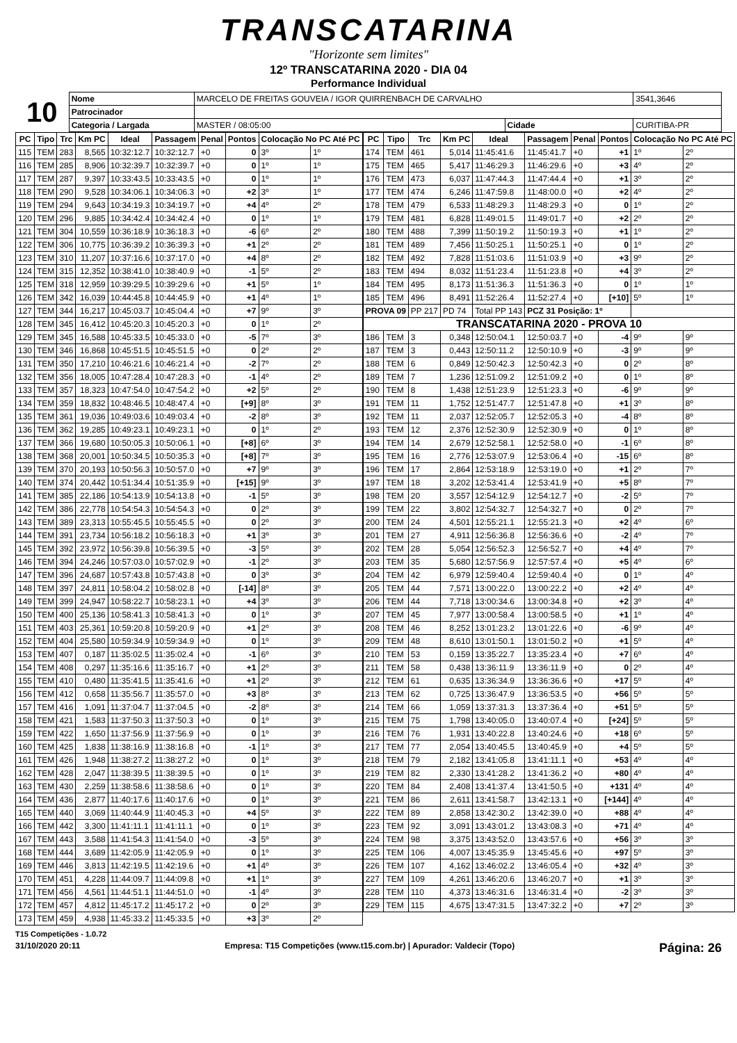TRANSCATARINA
"Horizonte sem limites"
12º TRANSCATARINA 2020 - DIA 04
Performance Individual
| 10 | Nome | MARCELO DE FREITAS GOUVEIA / IGOR QUIRRENBACH DE CARVALHO | | | | 3541,3646 |
| | Patrocinador | | | | | |
| | Categoria / Largada | | MASTER / 08:05:00 | Cidade | CURITIBA-PR | |
| PC | Tipo | Trc | Km PC | Ideal | Passagem | Penal | Pontos | Colocação No PC Até PC | |
| --- | --- | --- | --- | --- | --- | --- | --- | --- | --- |
| 115 | TEM | 283 | 8,565 | 10:32:12.7 | 10:32:12.7 | +0 | 0 | 3º | 1º |
| 116 | TEM | 285 | 8,906 | 10:32:39.7 | 10:32:39.7 | +0 | 0 | 1º | 1º |
| 117 | TEM | 287 | 9,397 | 10:33:43.5 | 10:33:43.5 | +0 | 0 | 1º | 1º |
| 118 | TEM | 290 | 9,528 | 10:34:06.1 | 10:34:06.3 | +0 | +2 | 3º | 1º |
| 119 | TEM | 294 | 9,643 | 10:34:19.3 | 10:34:19.7 | +0 | +4 | 4º | 2º |
| 120 | TEM | 296 | 9,885 | 10:34:42.4 | 10:34:42.4 | +0 | 0 | 1º | 1º |
| 121 | TEM | 304 | 10,559 | 10:36:18.9 | 10:36:18.3 | +0 | -6 | 6º | 2º |
| 122 | TEM | 306 | 10,775 | 10:36:39.2 | 10:36:39.3 | +0 | +1 | 2º | 2º |
| 123 | TEM | 310 | 11,207 | 10:37:16.6 | 10:37:17.0 | +0 | +4 | 8º | 2º |
| 124 | TEM | 315 | 12,352 | 10:38:41.0 | 10:38:40.9 | +0 | -1 | 5º | 2º |
| 125 | TEM | 318 | 12,959 | 10:39:29.5 | 10:39:29.6 | +0 | +1 | 5º | 1º |
| 126 | TEM | 342 | 16,039 | 10:44:45.8 | 10:44:45.9 | +0 | +1 | 4º | 1º |
| 127 | TEM | 344 | 16,217 | 10:45:03.7 | 10:45:04.4 | +0 | +7 | 9º | 3º |
| 128 | TEM | 345 | 16,412 | 10:45:20.3 | 10:45:20.3 | +0 | 0 | 1º | 2º |
| 129 | TEM | 345 | 16,588 | 10:45:33.5 | 10:45:33.0 | +0 | -5 | 7º | 3º |
| 130 | TEM | 346 | 16,868 | 10:45:51.5 | 10:45:51.5 | +0 | 0 | 2º | 2º |
| 131 | TEM | 350 | 17,210 | 10:46:21.6 | 10:46:21.4 | +0 | -2 | 7º | 2º |
| 132 | TEM | 356 | 18,005 | 10:47:28.4 | 10:47:28.3 | +0 | -1 | 4º | 2º |
| 133 | TEM | 357 | 18,323 | 10:47:54.0 | 10:47:54.2 | +0 | +2 | 5º | 2º |
| 134 | TEM | 359 | 18,832 | 10:48:46.5 | 10:48:47.4 | +0 | [+9] | 8º | 3º |
| 135 | TEM | 361 | 19,036 | 10:49:03.6 | 10:49:03.4 | +0 | -2 | 8º | 3º |
| 136 | TEM | 362 | 19,285 | 10:49:23.1 | 10:49:23.1 | +0 | 0 | 1º | 2º |
| 137 | TEM | 366 | 19,680 | 10:50:05.3 | 10:50:06.1 | +0 | [+8] | 6º | 3º |
| 138 | TEM | 368 | 20,001 | 10:50:34.5 | 10:50:35.3 | +0 | [+8] | 7º | 3º |
| 139 | TEM | 370 | 20,193 | 10:50:56.3 | 10:50:57.0 | +0 | +7 | 9º | 3º |
| 140 | TEM | 374 | 20,442 | 10:51:34.4 | 10:51:35.9 | +0 | [+15] | 9º | 3º |
| 141 | TEM | 385 | 22,186 | 10:54:13.9 | 10:54:13.8 | +0 | -1 | 5º | 3º |
| 142 | TEM | 386 | 22,778 | 10:54:54.3 | 10:54:54.3 | +0 | 0 | 2º | 3º |
| 143 | TEM | 389 | 23,313 | 10:55:45.5 | 10:55:45.5 | +0 | 0 | 2º | 3º |
| 144 | TEM | 391 | 23,734 | 10:56:18.2 | 10:56:18.3 | +0 | +1 | 3º | 3º |
| 145 | TEM | 392 | 23,972 | 10:56:39.8 | 10:56:39.5 | +0 | -3 | 5º | 3º |
| 146 | TEM | 394 | 24,246 | 10:57:03.0 | 10:57:02.9 | +0 | -1 | 2º | 3º |
| 147 | TEM | 396 | 24,687 | 10:57:43.8 | 10:57:43.8 | +0 | 0 | 3º | 3º |
| 148 | TEM | 397 | 24,811 | 10:58:04.2 | 10:58:02.8 | +0 | [-14] | 8º | 3º |
| 149 | TEM | 399 | 24,947 | 10:58:22.7 | 10:58:23.1 | +0 | +4 | 3º | 3º |
| 150 | TEM | 400 | 25,136 | 10:58:41.3 | 10:58:41.3 | +0 | 0 | 1º | 3º |
| 151 | TEM | 403 | 25,361 | 10:59:20.8 | 10:59:20.9 | +0 | +1 | 2º | 3º |
| 152 | TEM | 404 | 25,580 | 10:59:34.9 | 10:59:34.9 | +0 | 0 | 1º | 3º |
| 153 | TEM | 407 | 0,187 | 11:35:02.5 | 11:35:02.4 | +0 | -1 | 6º | 3º |
| 154 | TEM | 408 | 0,297 | 11:35:16.6 | 11:35:16.7 | +0 | +1 | 2º | 3º |
| 155 | TEM | 410 | 0,480 | 11:35:41.5 | 11:35:41.6 | +0 | +1 | 2º | 3º |
| 156 | TEM | 412 | 0,658 | 11:35:56.7 | 11:35:57.0 | +0 | +3 | 8º | 3º |
| 157 | TEM | 416 | 1,091 | 11:37:04.7 | 11:37:04.5 | +0 | -2 | 8º | 3º |
| 158 | TEM | 421 | 1,583 | 11:37:50.3 | 11:37:50.3 | +0 | 0 | 1º | 3º |
| 159 | TEM | 422 | 1,650 | 11:37:56.9 | 11:37:56.9 | +0 | 0 | 1º | 3º |
| 160 | TEM | 425 | 1,838 | 11:38:16.9 | 11:38:16.8 | +0 | -1 | 1º | 3º |
| 161 | TEM | 426 | 1,948 | 11:38:27.2 | 11:38:27.2 | +0 | 0 | 1º | 3º |
| 162 | TEM | 428 | 2,047 | 11:38:39.5 | 11:38:39.5 | +0 | 0 | 1º | 3º |
| 163 | TEM | 430 | 2,259 | 11:38:58.6 | 11:38:58.6 | +0 | 0 | 1º | 3º |
| 164 | TEM | 436 | 2,877 | 11:40:17.6 | 11:40:17.6 | +0 | 0 | 1º | 3º |
| 165 | TEM | 440 | 3,069 | 11:40:44.9 | 11:40:45.3 | +0 | +4 | 5º | 3º |
| 166 | TEM | 442 | 3,300 | 11:41:11.1 | 11:41:11.1 | +0 | 0 | 1º | 3º |
| 167 | TEM | 443 | 3,588 | 11:41:54.3 | 11:41:54.0 | +0 | -3 | 5º | 3º |
| 168 | TEM | 444 | 3,689 | 11:42:05.9 | 11:42:05.9 | +0 | 0 | 1º | 3º |
| 169 | TEM | 446 | 3,813 | 11:42:19.5 | 11:42:19.6 | +0 | +1 | 4º | 3º |
| 170 | TEM | 451 | 4,228 | 11:44:09.7 | 11:44:09.8 | +0 | +1 | 1º | 3º |
| 171 | TEM | 456 | 4,561 | 11:44:51.1 | 11:44:51.0 | +0 | -1 | 4º | 3º |
| 172 | TEM | 457 | 4,812 | 11:45:17.2 | 11:45:17.2 | +0 | 0 | 2º | 3º |
| 173 | TEM | 459 | 4,938 | 11:45:33.2 | 11:45:33.5 | +0 | +3 | 3º | 2º |
| PC | Tipo | Trc | Km PC | Ideal | Passagem | Penal | Pontos | Colocação No PC Até PC | |
| --- | --- | --- | --- | --- | --- | --- | --- | --- | --- |
| 174 | TEM | 461 | 5,014 | 11:45:41.6 | 11:45:41.7 | +0 | +1 | 1º | 2º |
| 175 | TEM | 465 | 5,417 | 11:46:29.3 | 11:46:29.6 | +0 | +3 | 4º | 2º |
| 176 | TEM | 473 | 6,037 | 11:47:44.3 | 11:47:44.4 | +0 | +1 | 3º | 2º |
| 177 | TEM | 474 | 6,246 | 11:47:59.8 | 11:48:00.0 | +0 | +2 | 4º | 2º |
| 178 | TEM | 479 | 6,533 | 11:48:29.3 | 11:48:29.3 | +0 | 0 | 1º | 2º |
| 179 | TEM | 481 | 6,828 | 11:49:01.5 | 11:49:01.7 | +0 | +2 | 2º | 2º |
| 180 | TEM | 488 | 7,399 | 11:50:19.2 | 11:50:19.3 | +0 | +1 | 1º | 2º |
| 181 | TEM | 489 | 7,456 | 11:50:25.1 | 11:50:25.1 | +0 | 0 | 1º | 2º |
| 182 | TEM | 492 | 7,828 | 11:51:03.6 | 11:51:03.9 | +0 | +3 | 9º | 2º |
| 183 | TEM | 494 | 8,032 | 11:51:23.4 | 11:51:23.8 | +0 | +4 | 3º | 2º |
| 184 | TEM | 495 | 8,173 | 11:51:36.3 | 11:51:36.3 | +0 | 0 | 1º | 1º |
| 185 | TEM | 496 | 8,491 | 11:52:26.4 | 11:52:27.4 | +0 | [+10] | 5º | 1º |
| PROVA 09 | | PP 217 | PD 74 | Total PP 143 | PCZ 31 Posição: 1º | | | | |
| TRANSCATARINA 2020 - PROVA 10 | | | | | | | | | |
| 186 | TEM | 3 | 0,348 | 12:50:04.1 | 12:50:03.7 | +0 | -4 | 9º | 9º |
| 187 | TEM | 3 | 0,443 | 12:50:11.2 | 12:50:10.9 | +0 | -3 | 9º | 9º |
| 188 | TEM | 6 | 0,849 | 12:50:42.3 | 12:50:42.3 | +0 | 0 | 2º | 8º |
| 189 | TEM | 7 | 1,236 | 12:51:09.2 | 12:51:09.2 | +0 | 0 | 1º | 8º |
| 190 | TEM | 8 | 1,438 | 12:51:23.9 | 12:51:23.3 | +0 | -6 | 9º | 9º |
| 191 | TEM | 11 | 1,752 | 12:51:47.7 | 12:51:47.8 | +0 | +1 | 3º | 8º |
| 192 | TEM | 11 | 2,037 | 12:52:05.7 | 12:52:05.3 | +0 | -4 | 8º | 8º |
| 193 | TEM | 12 | 2,376 | 12:52:30.9 | 12:52:30.9 | +0 | 0 | 1º | 8º |
| 194 | TEM | 14 | 2,679 | 12:52:58.1 | 12:52:58.0 | +0 | -1 | 6º | 8º |
| 195 | TEM | 16 | 2,776 | 12:53:07.9 | 12:53:06.4 | +0 | -15 | 6º | 8º |
| 196 | TEM | 17 | 2,864 | 12:53:18.9 | 12:53:19.0 | +0 | +1 | 2º | 7º |
| 197 | TEM | 18 | 3,202 | 12:53:41.4 | 12:53:41.9 | +0 | +5 | 8º | 7º |
| 198 | TEM | 20 | 3,557 | 12:54:12.9 | 12:54:12.7 | +0 | -2 | 5º | 7º |
| 199 | TEM | 22 | 3,802 | 12:54:32.7 | 12:54:32.7 | +0 | 0 | 2º | 7º |
| 200 | TEM | 24 | 4,501 | 12:55:21.1 | 12:55:21.3 | +0 | +2 | 4º | 6º |
| 201 | TEM | 27 | 4,911 | 12:56:36.8 | 12:56:36.6 | +0 | -2 | 4º | 7º |
| 202 | TEM | 28 | 5,054 | 12:56:52.3 | 12:56:52.7 | +0 | +4 | 4º | 7º |
| 203 | TEM | 35 | 5,680 | 12:57:56.9 | 12:57:57.4 | +0 | +5 | 4º | 6º |
| 204 | TEM | 42 | 6,979 | 12:59:40.4 | 12:59:40.4 | +0 | 0 | 1º | 4º |
| 205 | TEM | 44 | 7,571 | 13:00:22.0 | 13:00:22.2 | +0 | +2 | 4º | 4º |
| 206 | TEM | 44 | 7,718 | 13:00:34.6 | 13:00:34.8 | +0 | +2 | 3º | 4º |
| 207 | TEM | 45 | 7,977 | 13:00:58.4 | 13:00:58.5 | +0 | +1 | 1º | 4º |
| 208 | TEM | 46 | 8,252 | 13:01:23.2 | 13:01:22.6 | +0 | -6 | 9º | 4º |
| 209 | TEM | 48 | 8,610 | 13:01:50.1 | 13:01:50.2 | +0 | +1 | 5º | 4º |
| 210 | TEM | 53 | 0,159 | 13:35:22.7 | 13:35:23.4 | +0 | +7 | 6º | 4º |
| 211 | TEM | 58 | 0,438 | 13:36:11.9 | 13:36:11.9 | +0 | 0 | 2º | 4º |
| 212 | TEM | 61 | 0,635 | 13:36:34.9 | 13:36:36.6 | +0 | +17 | 5º | 4º |
| 213 | TEM | 62 | 0,725 | 13:36:47.9 | 13:36:53.5 | +0 | +56 | 5º | 5º |
| 214 | TEM | 66 | 1,059 | 13:37:31.3 | 13:37:36.4 | +0 | +51 | 5º | 5º |
| 215 | TEM | 75 | 1,798 | 13:40:05.0 | 13:40:07.4 | +0 | [+24] | 5º | 5º |
| 216 | TEM | 76 | 1,931 | 13:40:22.8 | 13:40:24.6 | +0 | +18 | 6º | 5º |
| 217 | TEM | 77 | 2,054 | 13:40:45.5 | 13:40:45.9 | +0 | +4 | 5º | 5º |
| 218 | TEM | 79 | 2,182 | 13:41:05.8 | 13:41:11.1 | +0 | +53 | 4º | 4º |
| 219 | TEM | 82 | 2,330 | 13:41:28.2 | 13:41:36.2 | +0 | +80 | 4º | 4º |
| 220 | TEM | 84 | 2,408 | 13:41:37.4 | 13:41:50.5 | +0 | +131 | 4º | 4º |
| 221 | TEM | 86 | 2,611 | 13:41:58.7 | 13:42:13.1 | +0 | [+144] | 4º | 4º |
| 222 | TEM | 89 | 2,858 | 13:42:30.2 | 13:42:39.0 | +0 | +88 | 4º | 4º |
| 223 | TEM | 92 | 3,091 | 13:43:01.2 | 13:43:08.3 | +0 | +71 | 4º | 4º |
| 224 | TEM | 98 | 3,375 | 13:43:52.0 | 13:43:57.6 | +0 | +56 | 3º | 3º |
| 225 | TEM | 106 | 4,007 | 13:45:35.9 | 13:45:45.6 | +0 | +97 | 5º | 3º |
| 226 | TEM | 107 | 4,162 | 13:46:02.2 | 13:46:05.4 | +0 | +32 | 4º | 3º |
| 227 | TEM | 109 | 4,261 | 13:46:20.6 | 13:46:20.7 | +0 | +1 | 3º | 3º |
| 228 | TEM | 110 | 4,373 | 13:46:31.6 | 13:46:31.4 | +0 | -2 | 3º | 3º |
| 229 | TEM | 115 | 4,675 | 13:47:31.5 | 13:47:32.2 | +0 | +7 | 2º | 3º |
T15 Competições - 1.0.72
31/10/2020 20:11 Empresa: T15 Competições (www.t15.com.br) | Apurador: Valdecir (Topo) Página: 26